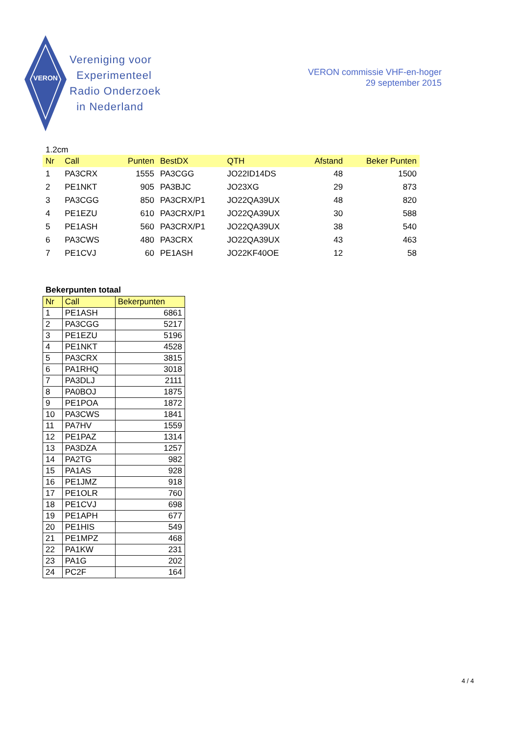VERON
Vereniging voor
Experimenteel
Radio Onderzoek
in Nederland
VERON commissie VHF-en-hoger
29 september 2015
1.2cm
| Nr | Call | Punten | BestDX | QTH | Afstand | Beker Punten |
| --- | --- | --- | --- | --- | --- | --- |
| 1 | PA3CRX | 1555 | PA3CGG | JO22ID14DS | 48 | 1500 |
| 2 | PE1NKT | 905 | PA3BJC | JO23XG | 29 | 873 |
| 3 | PA3CGG | 850 | PA3CRX/P1 | JO22QA39UX | 48 | 820 |
| 4 | PE1EZU | 610 | PA3CRX/P1 | JO22QA39UX | 30 | 588 |
| 5 | PE1ASH | 560 | PA3CRX/P1 | JO22QA39UX | 38 | 540 |
| 6 | PA3CWS | 480 | PA3CRX | JO22QA39UX | 43 | 463 |
| 7 | PE1CVJ | 60 | PE1ASH | JO22KF40OE | 12 | 58 |
Bekerpunten totaal
| Nr | Call | Bekerpunten |
| --- | --- | --- |
| 1 | PE1ASH | 6861 |
| 2 | PA3CGG | 5217 |
| 3 | PE1EZU | 5196 |
| 4 | PE1NKT | 4528 |
| 5 | PA3CRX | 3815 |
| 6 | PA1RHQ | 3018 |
| 7 | PA3DLJ | 2111 |
| 8 | PA0BOJ | 1875 |
| 9 | PE1POA | 1872 |
| 10 | PA3CWS | 1841 |
| 11 | PA7HV | 1559 |
| 12 | PE1PAZ | 1314 |
| 13 | PA3DZA | 1257 |
| 14 | PA2TG | 982 |
| 15 | PA1AS | 928 |
| 16 | PE1JMZ | 918 |
| 17 | PE1OLR | 760 |
| 18 | PE1CVJ | 698 |
| 19 | PE1APH | 677 |
| 20 | PE1HIS | 549 |
| 21 | PE1MPZ | 468 |
| 22 | PA1KW | 231 |
| 23 | PA1G | 202 |
| 24 | PC2F | 164 |
4 / 4